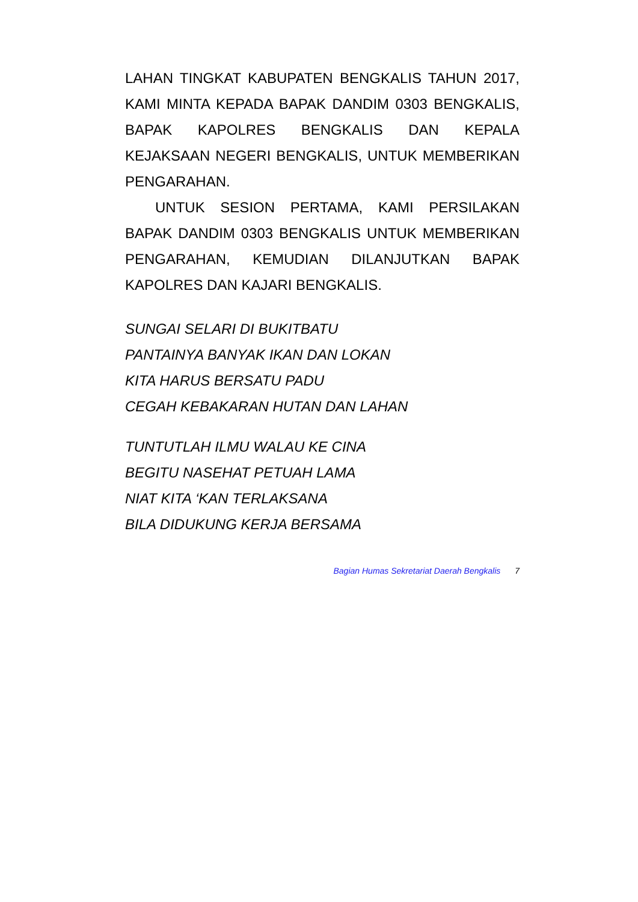LAHAN TINGKAT KABUPATEN BENGKALIS TAHUN 2017, KAMI MINTA KEPADA BAPAK DANDIM 0303 BENGKALIS, BAPAK KAPOLRES BENGKALIS DAN KEPALA KEJAKSAAN NEGERI BENGKALIS, UNTUK MEMBERIKAN PENGARAHAN.
UNTUK SESION PERTAMA, KAMI PERSILAKAN BAPAK DANDIM 0303 BENGKALIS UNTUK MEMBERIKAN PENGARAHAN, KEMUDIAN DILANJUTKAN BAPAK KAPOLRES DAN KAJARI BENGKALIS.
SUNGAI SELARI DI BUKITBATU
PANTAINYA BANYAK IKAN DAN LOKAN
KITA HARUS BERSATU PADU
CEGAH KEBAKARAN HUTAN DAN LAHAN
TUNTUTLAH ILMU WALAU KE CINA
BEGITU NASEHAT PETUAH LAMA
NIAT KITA ‘KAN TERLAKSANA
BILA DIDUKUNG KERJA BERSAMA
Bagian Humas Sekretariat Daerah Bengkalis 7